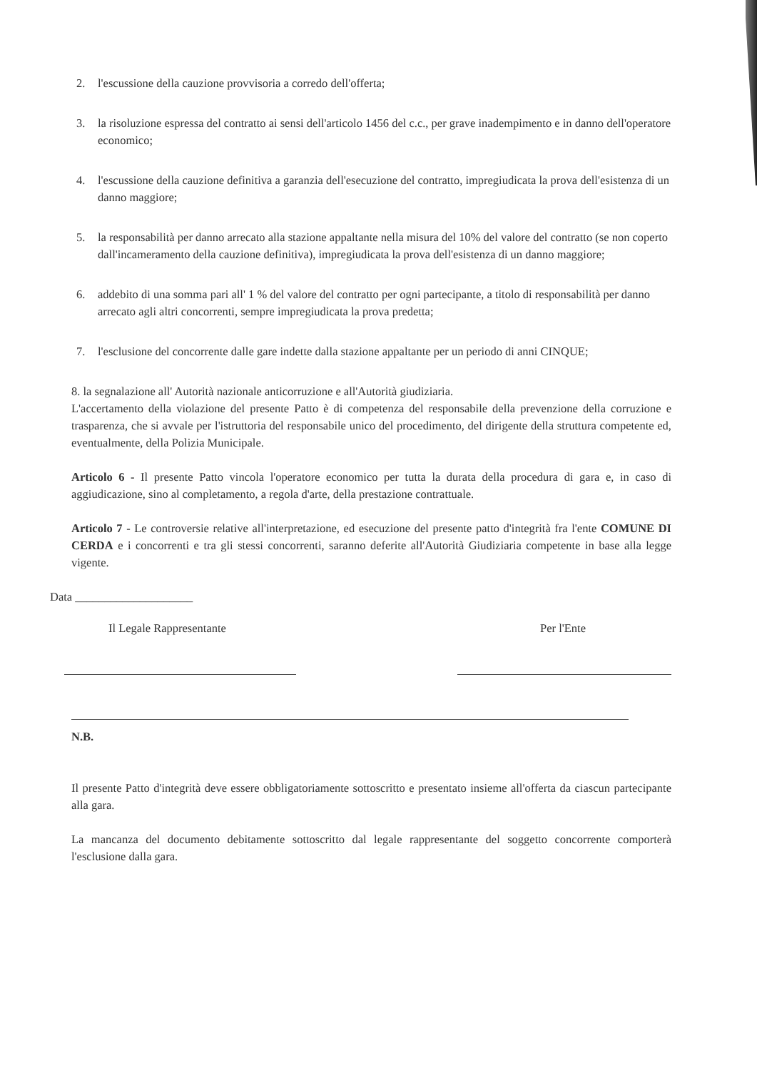2. l'escussione della cauzione provvisoria a corredo dell'offerta;
3. la risoluzione espressa del contratto ai sensi dell'articolo 1456 del c.c., per grave inadempimento e in danno dell'operatore economico;
4. l'escussione della cauzione definitiva a garanzia dell'esecuzione del contratto, impregiudicata la prova dell'esistenza di un danno maggiore;
5. la responsabilità per danno arrecato alla stazione appaltante nella misura del 10% del valore del contratto (se non coperto dall'incameramento della cauzione definitiva), impregiudicata la prova dell'esistenza di un danno maggiore;
6. addebito di una somma pari all' 1 % del valore del contratto per ogni partecipante, a titolo di responsabilità per danno arrecato agli altri concorrenti, sempre impregiudicata la prova predetta;
7. l'esclusione del concorrente dalle gare indette dalla stazione appaltante per un periodo di anni CINQUE;
8. la segnalazione all' Autorità nazionale anticorruzione e all'Autorità giudiziaria.
L'accertamento della violazione del presente Patto è di competenza del responsabile della prevenzione della corruzione e trasparenza, che si avvale per l'istruttoria del responsabile unico del procedimento, del dirigente della struttura competente ed, eventualmente, della Polizia Municipale.
Articolo 6 - Il presente Patto vincola l'operatore economico per tutta la durata della procedura di gara e, in caso di aggiudicazione, sino al completamento, a regola d'arte, della prestazione contrattuale.
Articolo 7 - Le controversie relative all'interpretazione, ed esecuzione del presente patto d'integrità fra l'ente COMUNE DI CERDA e i concorrenti e tra gli stessi concorrenti, saranno deferite all'Autorità Giudiziaria competente in base alla legge vigente.
Data ____________________
Il Legale Rappresentante Per l'Ente
N.B.
Il presente Patto d'integrità deve essere obbligatoriamente sottoscritto e presentato insieme all'offerta da ciascun partecipante alla gara.
La mancanza del documento debitamente sottoscritto dal legale rappresentante del soggetto concorrente comporterà l'esclusione dalla gara.